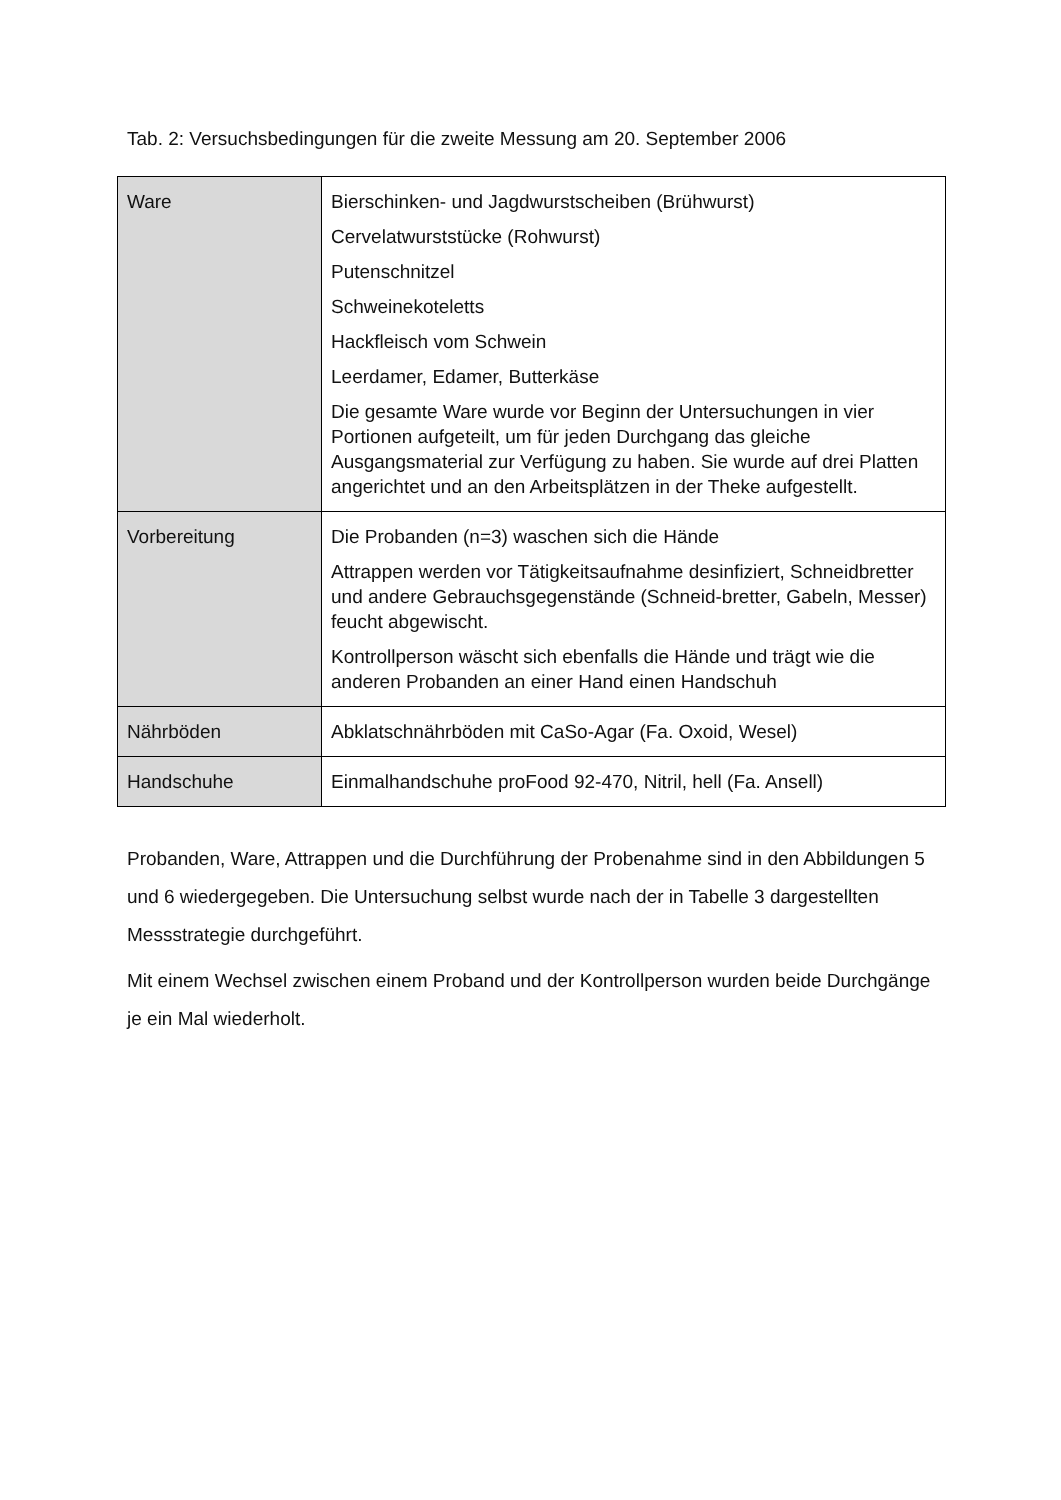Tab. 2: Versuchsbedingungen für die zweite Messung am 20. September 2006
| Ware | Bierschinken- und Jagdwurstscheiben (Brühwurst) Cervelatwurststücke (Rohwurst) Putenschnitzel Schweinekoteletts Hackfleisch vom Schwein Leerdamer, Edamer, Butterkäse Die gesamte Ware wurde vor Beginn der Untersuchungen in vier Portionen aufgeteilt, um für jeden Durchgang das gleiche Ausgangsmaterial zur Verfügung zu haben. Sie wurde auf drei Platten angerichtet und an den Arbeitsplätzen in der Theke aufgestellt. |
| Vorbereitung | Die Probanden (n=3) waschen sich die Hände Attrappen werden vor Tätigkeitsaufnahme desinfiziert, Schneidbretter und andere Gebrauchsgegenstände (Schneid-bretter, Gabeln, Messer) feucht abgewischt. Kontrollperson wäscht sich ebenfalls die Hände und trägt wie die anderen Probanden an einer Hand einen Handschuh |
| Nährböden | Abklatschnährböden mit CaSo-Agar (Fa. Oxoid, Wesel) |
| Handschuhe | Einmalhandschuhe proFood 92-470, Nitril, hell (Fa. Ansell) |
Probanden, Ware, Attrappen und die Durchführung der Probenahme sind in den Abbildungen 5 und 6 wiedergegeben. Die Untersuchung selbst wurde nach der in Tabelle 3 dargestellten Messstrategie durchgeführt.
Mit einem Wechsel zwischen einem Proband und der Kontrollperson wurden beide Durchgänge je ein Mal wiederholt.